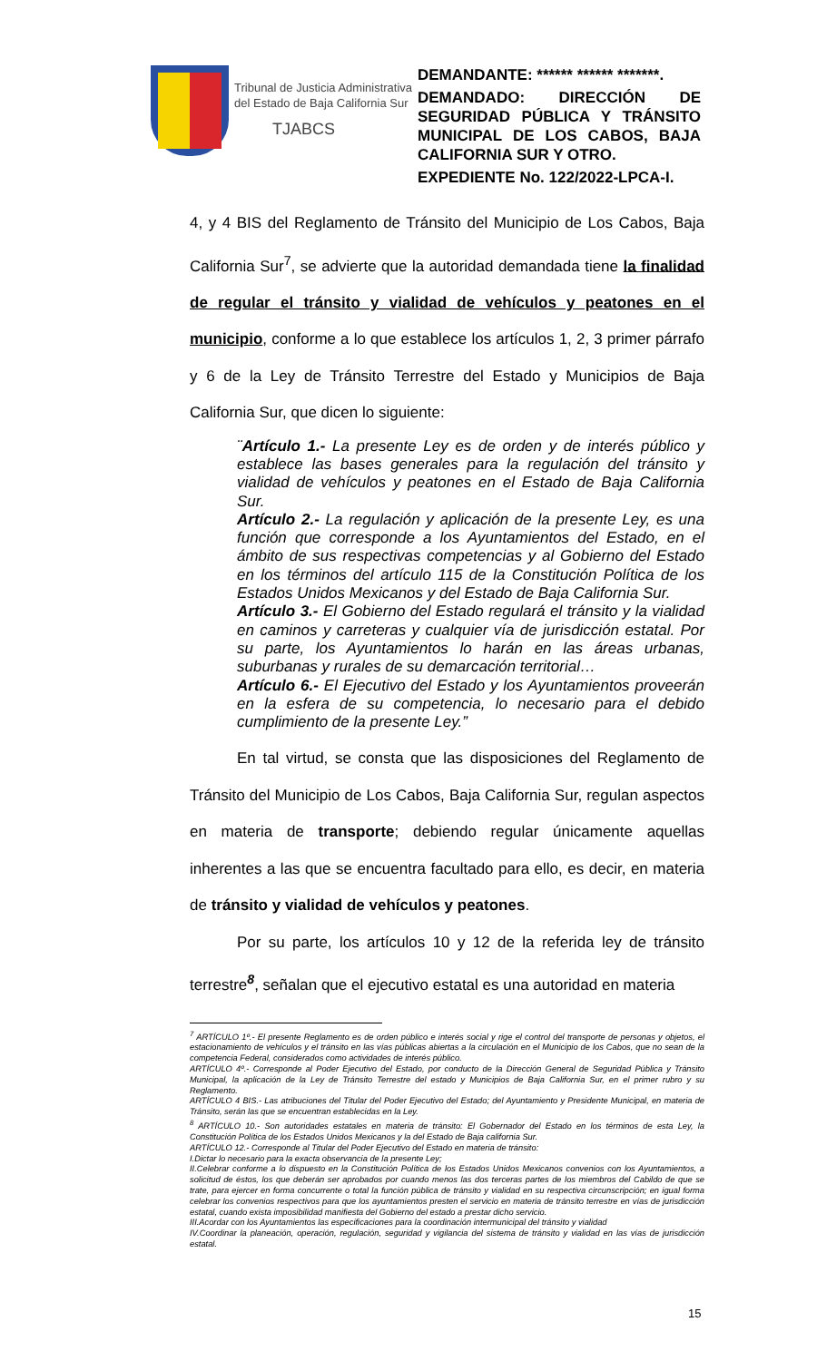Tribunal de Justicia Administrativa
del Estado de Baja California Sur
TJABCS
DEMANDANTE: ****** ****** *******.
DEMANDADO: DIRECCIÓN DE SEGURIDAD PÚBLICA Y TRÁNSITO MUNICIPAL DE LOS CABOS, BAJA CALIFORNIA SUR Y OTRO.
EXPEDIENTE No. 122/2022-LPCA-I.
4, y 4 BIS del Reglamento de Tránsito del Municipio de Los Cabos, Baja California Sur<sup>7</sup>, se advierte que la autoridad demandada tiene la finalidad de regular el tránsito y vialidad de vehículos y peatones en el municipio, conforme a lo que establece los artículos 1, 2, 3 primer párrafo y 6 de la Ley de Tránsito Terrestre del Estado y Municipios de Baja California Sur, que dicen lo siguiente:
¨Artículo 1.- La presente Ley es de orden y de interés público y establece las bases generales para la regulación del tránsito y vialidad de vehículos y peatones en el Estado de Baja California Sur.
Artículo 2.- La regulación y aplicación de la presente Ley, es una función que corresponde a los Ayuntamientos del Estado, en el ámbito de sus respectivas competencias y al Gobierno del Estado en los términos del artículo 115 de la Constitución Política de los Estados Unidos Mexicanos y del Estado de Baja California Sur.
Artículo 3.- El Gobierno del Estado regulará el tránsito y la vialidad en caminos y carreteras y cualquier vía de jurisdicción estatal. Por su parte, los Ayuntamientos lo harán en las áreas urbanas, suburbanas y rurales de su demarcación territorial…
Artículo 6.- El Ejecutivo del Estado y los Ayuntamientos proveerán en la esfera de su competencia, lo necesario para el debido cumplimiento de la presente Ley.”
En tal virtud, se consta que las disposiciones del Reglamento de Tránsito del Municipio de Los Cabos, Baja California Sur, regulan aspectos en materia de transporte; debiendo regular únicamente aquellas inherentes a las que se encuentra facultado para ello, es decir, en materia de tránsito y vialidad de vehículos y peatones.
Por su parte, los artículos 10 y 12 de la referida ley de tránsito terrestre<sup>8</sup>, señalan que el ejecutivo estatal es una autoridad en materia
<sup>7</sup> ARTÍCULO 1º.- El presente Reglamento es de orden público e interés social y rige el control del transporte de personas y objetos, el estacionamiento de vehículos y el tránsito en las vías públicas abiertas a la circulación en el Municipio de los Cabos, que no sean de la competencia Federal, considerados como actividades de interés público.
ARTÍCULO 4º.- Corresponde al Poder Ejecutivo del Estado, por conducto de la Dirección General de Seguridad Pública y Tránsito Municipal, la aplicación de la Ley de Tránsito Terrestre del estado y Municipios de Baja California Sur, en el primer rubro y su Reglamento.
ARTÍCULO 4 BIS.- Las atribuciones del Titular del Poder Ejecutivo del Estado; del Ayuntamiento y Presidente Municipal, en materia de Tránsito, serán las que se encuentran establecidas en la Ley.
<sup>8</sup> ARTÍCULO 10.- Son autoridades estatales en materia de tránsito: El Gobernador del Estado en los términos de esta Ley, la Constitución Política de los Estados Unidos Mexicanos y la del Estado de Baja california Sur.
ARTÍCULO 12.- Corresponde al Titular del Poder Ejecutivo del Estado en materia de tránsito:
I.Dictar lo necesario para la exacta observancia de la presente Ley;
II.Celebrar conforme a lo dispuesto en la Constitución Política de los Estados Unidos Mexicanos convenios con los Ayuntamientos, a solicitud de éstos, los que deberán ser aprobados por cuando menos las dos terceras partes de los miembros del Cabildo de que se trate, para ejercer en forma concurrente o total la función pública de tránsito y vialidad en su respectiva circunscripción; en igual forma celebrar los convenios respectivos para que los ayuntamientos presten el servicio en materia de tránsito terrestre en vías de jurisdicción estatal, cuando exista imposibilidad manifiesta del Gobierno del estado a prestar dicho servicio.
III.Acordar con los Ayuntamientos las especificaciones para la coordinación intermunicipal del tránsito y vialidad
IV.Coordinar la planeación, operación, regulación, seguridad y vigilancia del sistema de tránsito y vialidad en las vías de jurisdicción estatal.
15